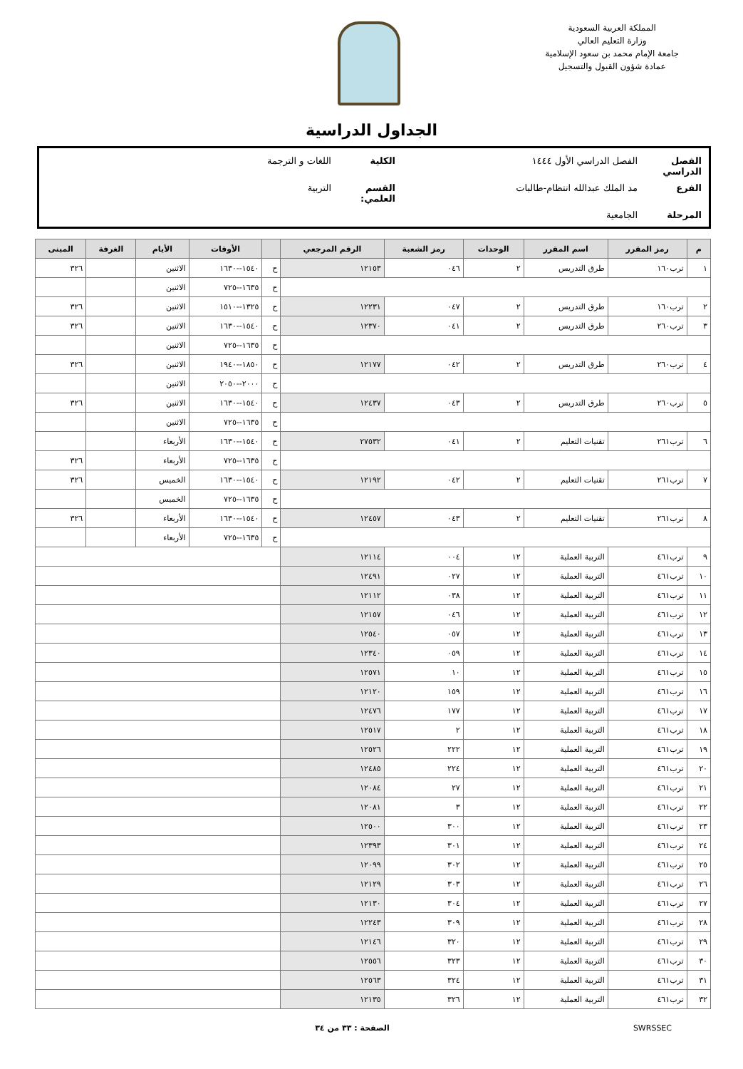المملكة العربية السعودية
وزارة التعليم العالي
جامعة الإمام محمد بن سعود الإسلامية
عمادة شؤون القبول والتسجيل
الجداول الدراسية
الفصل الدراسي الفصل الدراسي الأول ١٤٤٤ الكلية اللغات و الترجمة
الفرع مد الملك عبدالله انتظام-طالبات القسم العلمي: التربية
المرحلة الجامعية
| م | رمز المقرر | اسم المقرر | الوحدات | رمز الشعبة | الرقم المرجعي | | الأوقات | الأيام | الغرفة | المبنى |
| --- | --- | --- | --- | --- | --- | --- | --- | --- | --- | --- |
| ١ | ترب١٦٠ | طرق التدريس | ٢ | ٠٤٦ | ١٢١٥٣ | ح | ١٥٤٠--١٦٣٠ | الاثنين | | ٣٢٦ |
| | | | | | | ح | ١٦٣٥--٧٢٥ | الاثنين | | |
| ٢ | ترب١٦٠ | طرق التدريس | ٢ | ٠٤٧ | ١٢٢٣١ | ح | ١٣٢٥--١٥١٠ | الاثنين | | ٣٢٦ |
| ٣ | ترب٢٦٠ | طرق التدريس | ٢ | ٠٤١ | ١٢٣٧٠ | ح | ١٥٤٠--١٦٣٠ | الاثنين | | ٣٢٦ |
| | | | | | | ح | ١٦٣٥--٧٢٥ | الاثنين | | |
| ٤ | ترب٢٦٠ | طرق التدريس | ٢ | ٠٤٢ | ١٢١٧٧ | ح | ١٨٥٠--١٩٤٠ | الاثنين | | ٣٢٦ |
| | | | | | | ح | ٢٠٠٠--٢٠٥٠ | الاثنين | | |
| ٥ | ترب٢٦٠ | طرق التدريس | ٢ | ٠٤٣ | ١٢٤٣٧ | ح | ١٥٤٠--١٦٣٠ | الاثنين | | ٣٢٦ |
| | | | | | | ح | ١٦٣٥--٧٢٥ | الاثنين | | |
| ٦ | ترب٢٦١ | تقنيات التعليم | ٢ | ٠٤١ | ٢٧٥٣٢ | ح | ١٥٤٠--١٦٣٠ | الأربعاء | | |
| | | | | | | ح | ١٦٣٥--٧٢٥ | الأربعاء | | ٣٢٦ |
| ٧ | ترب٢٦١ | تقنيات التعليم | ٢ | ٠٤٢ | ١٢١٩٢ | ح | ١٥٤٠--١٦٣٠ | الخميس | | ٣٢٦ |
| | | | | | | ح | ١٦٣٥--٧٢٥ | الخميس | | |
| ٨ | ترب٢٦١ | تقنيات التعليم | ٢ | ٠٤٣ | ١٢٤٥٧ | ح | ١٥٤٠--١٦٣٠ | الأربعاء | | ٣٢٦ |
| | | | | | | ح | ١٦٣٥--٧٢٥ | الأربعاء | | |
| ٩ | ترب٤٦١ | التربية العملية | ١٢ | ٠٠٤ | ١٢١١٤ | | | | | |
| ١٠ | ترب٤٦١ | التربية العملية | ١٢ | ٠٢٧ | ١٢٤٩١ | | | | | |
| ١١ | ترب٤٦١ | التربية العملية | ١٢ | ٠٣٨ | ١٢١١٢ | | | | | |
| ١٢ | ترب٤٦١ | التربية العملية | ١٢ | ٠٤٦ | ١٢١٥٧ | | | | | |
| ١٣ | ترب٤٦١ | التربية العملية | ١٢ | ٠٥٧ | ١٢٥٤٠ | | | | | |
| ١٤ | ترب٤٦١ | التربية العملية | ١٢ | ٠٥٩ | ١٢٣٤٠ | | | | | |
| ١٥ | ترب٤٦١ | التربية العملية | ١٢ | ١٠ | ١٢٥٧١ | | | | | |
| ١٦ | ترب٤٦١ | التربية العملية | ١٢ | ١٥٩ | ١٢١٢٠ | | | | | |
| ١٧ | ترب٤٦١ | التربية العملية | ١٢ | ١٧٧ | ١٢٤٧٦ | | | | | |
| ١٨ | ترب٤٦١ | التربية العملية | ١٢ | ٢ | ١٢٥١٧ | | | | | |
| ١٩ | ترب٤٦١ | التربية العملية | ١٢ | ٢٢٢ | ١٢٥٢٦ | | | | | |
| ٢٠ | ترب٤٦١ | التربية العملية | ١٢ | ٢٢٤ | ١٢٤٨٥ | | | | | |
| ٢١ | ترب٤٦١ | التربية العملية | ١٢ | ٢٧ | ١٢٠٨٤ | | | | | |
| ٢٢ | ترب٤٦١ | التربية العملية | ١٢ | ٣ | ١٢٠٨١ | | | | | |
| ٢٣ | ترب٤٦١ | التربية العملية | ١٢ | ٣٠٠ | ١٢٥٠٠ | | | | | |
| ٢٤ | ترب٤٦١ | التربية العملية | ١٢ | ٣٠١ | ١٢٣٩٣ | | | | | |
| ٢٥ | ترب٤٦١ | التربية العملية | ١٢ | ٣٠٢ | ١٢٠٩٩ | | | | | |
| ٢٦ | ترب٤٦١ | التربية العملية | ١٢ | ٣٠٣ | ١٢١٢٩ | | | | | |
| ٢٧ | ترب٤٦١ | التربية العملية | ١٢ | ٣٠٤ | ١٢١٣٠ | | | | | |
| ٢٨ | ترب٤٦١ | التربية العملية | ١٢ | ٣٠٩ | ١٢٢٤٣ | | | | | |
| ٢٩ | ترب٤٦١ | التربية العملية | ١٢ | ٣٢٠ | ١٢١٤٦ | | | | | |
| ٣٠ | ترب٤٦١ | التربية العملية | ١٢ | ٣٢٣ | ١٢٥٥٦ | | | | | |
| ٣١ | ترب٤٦١ | التربية العملية | ١٢ | ٣٢٤ | ١٢٥٦٣ | | | | | |
| ٣٢ | ترب٤٦١ | التربية العملية | ١٢ | ٣٢٦ | ١٢١٣٥ | | | | | |
SWRSSEC الصفحة : ٣٣ من ٣٤